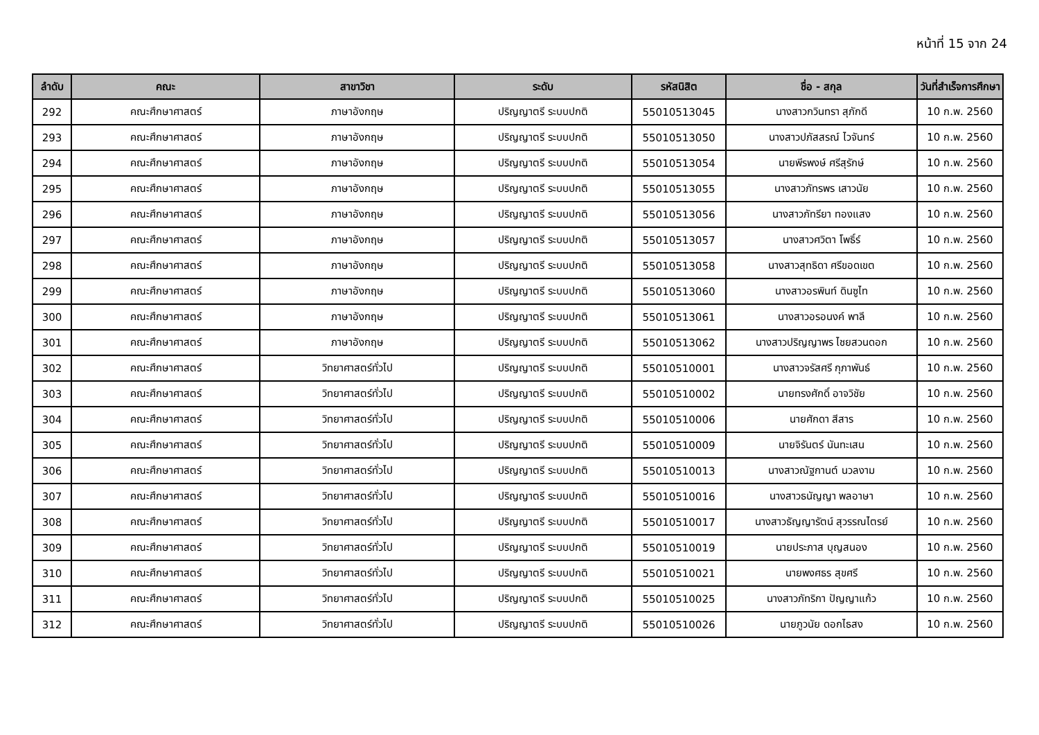หน้าที่ 15 จาก 24
| ลำดับ | คณะ | สาขาวิชา | ระดับ | รหัสนิสิต | ชื่อ - สกุล | วันที่สำเร็จการศึกษา |
| --- | --- | --- | --- | --- | --- | --- |
| 292 | คณะศึกษาศาสตร์ | ภาษาอังกฤษ | ปริญญาตรี ระบบปกติ | 55010513045 | นางสาวกวินทรา สุภักดี | 10 ก.พ. 2560 |
| 293 | คณะศึกษาศาสตร์ | ภาษาอังกฤษ | ปริญญาตรี ระบบปกติ | 55010513050 | นางสาวปภัสสรณ์ ไวจันทร์ | 10 ก.พ. 2560 |
| 294 | คณะศึกษาศาสตร์ | ภาษาอังกฤษ | ปริญญาตรี ระบบปกติ | 55010513054 | นายพีรพงษ์ ศรีสุรักษ์ | 10 ก.พ. 2560 |
| 295 | คณะศึกษาศาสตร์ | ภาษาอังกฤษ | ปริญญาตรี ระบบปกติ | 55010513055 | นางสาวภัทรพร เสาวนัย | 10 ก.พ. 2560 |
| 296 | คณะศึกษาศาสตร์ | ภาษาอังกฤษ | ปริญญาตรี ระบบปกติ | 55010513056 | นางสาวภัทรียา ทองแสง | 10 ก.พ. 2560 |
| 297 | คณะศึกษาศาสตร์ | ภาษาอังกฤษ | ปริญญาตรี ระบบปกติ | 55010513057 | นางสาวศวิตา โพธิ์ร์ | 10 ก.พ. 2560 |
| 298 | คณะศึกษาศาสตร์ | ภาษาอังกฤษ | ปริญญาตรี ระบบปกติ | 55010513058 | นางสาวสุทธิดา ศรีขอดเขต | 10 ก.พ. 2560 |
| 299 | คณะศึกษาศาสตร์ | ภาษาอังกฤษ | ปริญญาตรี ระบบปกติ | 55010513060 | นางสาวอรพินท์ ดินซูไท | 10 ก.พ. 2560 |
| 300 | คณะศึกษาศาสตร์ | ภาษาอังกฤษ | ปริญญาตรี ระบบปกติ | 55010513061 | นางสาวอรอนงค์ พาลี | 10 ก.พ. 2560 |
| 301 | คณะศึกษาศาสตร์ | ภาษาอังกฤษ | ปริญญาตรี ระบบปกติ | 55010513062 | นางสาวปริญญาพร ไชยสวนดอก | 10 ก.พ. 2560 |
| 302 | คณะศึกษาศาสตร์ | วิทยาศาสตร์ทั่วไป | ปริญญาตรี ระบบปกติ | 55010510001 | นางสาวจรัสศรี กุภาพันธ์ | 10 ก.พ. 2560 |
| 303 | คณะศึกษาศาสตร์ | วิทยาศาสตร์ทั่วไป | ปริญญาตรี ระบบปกติ | 55010510002 | นายทรงศักดิ์ อาจวิชัย | 10 ก.พ. 2560 |
| 304 | คณะศึกษาศาสตร์ | วิทยาศาสตร์ทั่วไป | ปริญญาตรี ระบบปกติ | 55010510006 | นายศักดา สีสาร | 10 ก.พ. 2560 |
| 305 | คณะศึกษาศาสตร์ | วิทยาศาสตร์ทั่วไป | ปริญญาตรี ระบบปกติ | 55010510009 | นายจิรันตร์ นันทะเสน | 10 ก.พ. 2560 |
| 306 | คณะศึกษาศาสตร์ | วิทยาศาสตร์ทั่วไป | ปริญญาตรี ระบบปกติ | 55010510013 | นางสาวณัฐกานต์ นวลงาม | 10 ก.พ. 2560 |
| 307 | คณะศึกษาศาสตร์ | วิทยาศาสตร์ทั่วไป | ปริญญาตรี ระบบปกติ | 55010510016 | นางสาวธนัญญา พลอาษา | 10 ก.พ. 2560 |
| 308 | คณะศึกษาศาสตร์ | วิทยาศาสตร์ทั่วไป | ปริญญาตรี ระบบปกติ | 55010510017 | นางสาวธัญญารัตน์ สุวรรณไตรย์ | 10 ก.พ. 2560 |
| 309 | คณะศึกษาศาสตร์ | วิทยาศาสตร์ทั่วไป | ปริญญาตรี ระบบปกติ | 55010510019 | นายประภาส บุญสนอง | 10 ก.พ. 2560 |
| 310 | คณะศึกษาศาสตร์ | วิทยาศาสตร์ทั่วไป | ปริญญาตรี ระบบปกติ | 55010510021 | นายพงศธร สุขศรี | 10 ก.พ. 2560 |
| 311 | คณะศึกษาศาสตร์ | วิทยาศาสตร์ทั่วไป | ปริญญาตรี ระบบปกติ | 55010510025 | นางสาวภัทริกา ปัญญาแก้ว | 10 ก.พ. 2560 |
| 312 | คณะศึกษาศาสตร์ | วิทยาศาสตร์ทั่วไป | ปริญญาตรี ระบบปกติ | 55010510026 | นายภูวนัย ดอกไธสง | 10 ก.พ. 2560 |